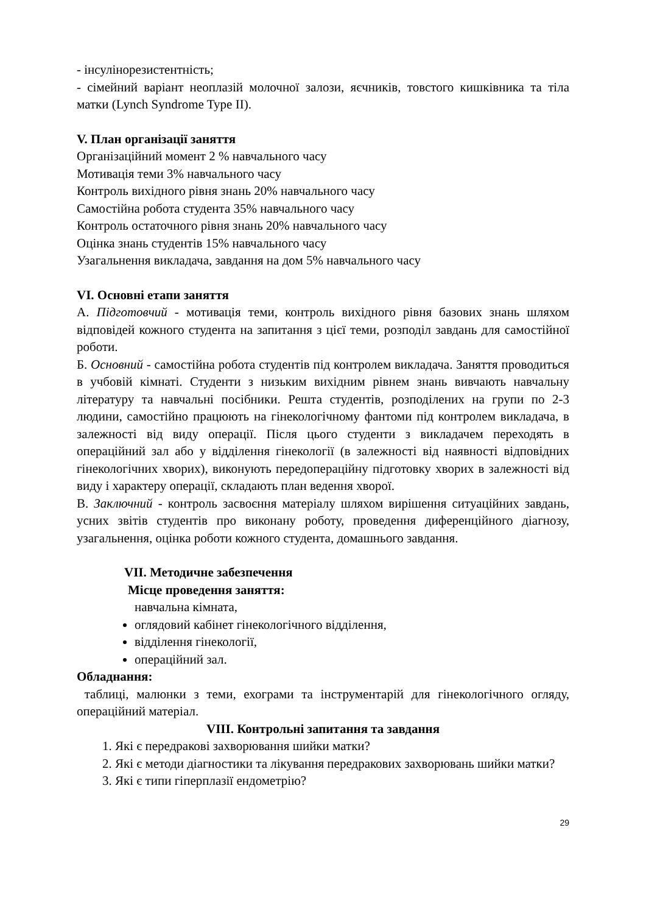- інсулінорезистентність;
- сімейний варіант неоплазій молочної залози, яєчників, товстого кишківника та тіла матки (Lynch Syndrome Type II).
V. План організації заняття
Організаційний момент 2 % навчального часу
Мотивація теми 3% навчального часу
Контроль вихідного рівня знань 20% навчального часу
Самостійна робота студента 35% навчального часу
Контроль остаточного рівня знань 20% навчального часу
Оцінка знань студентів 15% навчального часу
Узагальнення викладача, завдання на дом 5% навчального часу
VI. Основні етапи заняття
А. Підготовчий - мотивація теми, контроль вихідного рівня базових знань шляхом відповідей кожного студента на запитання з цієї теми, розподіл завдань для самостійної роботи.
Б. Основний - самостійна робота студентів під контролем викладача. Заняття проводиться в учбовій кімнаті. Студенти з низьким вихідним рівнем знань вивчають навчальну літературу та навчальні посібники. Решта студентів, розподілених на групи по 2-3 людини, самостійно працюють на гінекологічному фантоми під контролем викладача, в залежності від виду операції. Після цього студенти з викладачем переходять в операційний зал або у відділення гінекології (в залежності від наявності відповідних гінекологічних хворих), виконують передопераційну підготовку хворих в залежності від виду і характеру операції, складають план ведення хворої.
В. Заключний - контроль засвоєння матеріалу шляхом вирішення ситуаційних завдань, усних звітів студентів про виконану роботу, проведення диференційного діагнозу, узагальнення, оцінка роботи кожного студента, домашнього завдання.
VII. Методичне забезпечення
Місце проведення заняття:
навчальна кімната,
оглядовий кабінет гінекологічного відділення,
відділення гінекології,
операційний зал.
Обладнання:
таблиці, малюнки з теми, ехограми та інструментарій для гінекологічного огляду, операційний матеріал.
VIII. Контрольні запитання та завдання
1. Які є передракові захворювання шийки матки?
2. Які є методи діагностики та лікування передракових захворювань шийки матки?
3. Які є типи гіперплазії ендометрію?
29